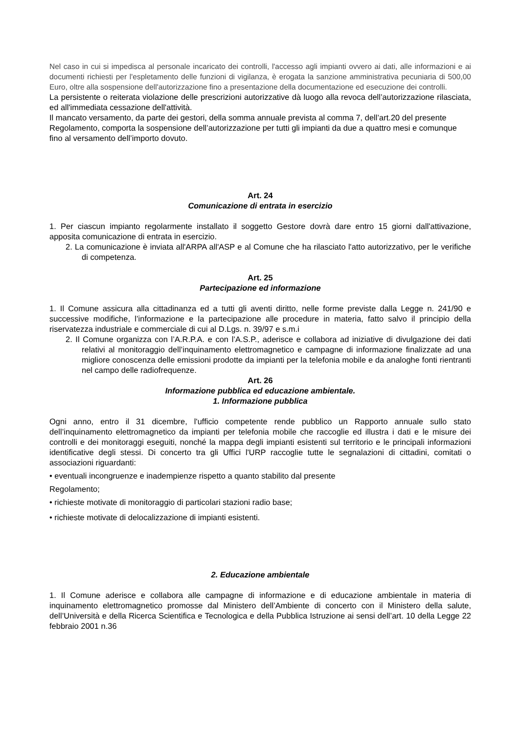Nel caso in cui si impedisca al personale incaricato dei controlli, l'accesso agli impianti ovvero ai dati, alle informazioni e ai documenti richiesti per l'espletamento delle funzioni di vigilanza, è erogata la sanzione amministrativa pecuniaria di 500,00 Euro, oltre alla sospensione dell'autorizzazione fino a presentazione della documentazione ed esecuzione dei controlli.
La persistente o reiterata violazione delle prescrizioni autorizzative dà luogo alla revoca dell’autorizzazione rilasciata, ed all'immediata cessazione dell'attività.
Il mancato versamento, da parte dei gestori, della somma annuale prevista al comma 7, dell’art.20 del presente Regolamento, comporta la sospensione dell’autorizzazione per tutti gli impianti da due a quattro mesi e comunque fino al versamento dell’importo dovuto.
Art. 24
Comunicazione di entrata in esercizio
1. Per ciascun impianto regolarmente installato il soggetto Gestore dovrà dare entro 15 giorni dall'attivazione, apposita comunicazione di entrata in esercizio.
2. La comunicazione è inviata all'ARPA all'ASP e al Comune che ha rilasciato l'atto autorizzativo, per le verifiche di competenza.
Art. 25
Partecipazione ed informazione
1. Il Comune assicura alla cittadinanza ed a tutti gli aventi diritto, nelle forme previste dalla Legge n. 241/90 e successive modifiche, l’informazione e la partecipazione alle procedure in materia, fatto salvo il principio della riservatezza industriale e commerciale di cui al D.Lgs. n. 39/97 e s.m.i
2. Il Comune organizza con l’A.R.P.A. e con l’A.S.P., aderisce e collabora ad iniziative di divulgazione dei dati relativi al monitoraggio dell’inquinamento elettromagnetico e campagne di informazione finalizzate ad una migliore conoscenza delle emissioni prodotte da impianti per la telefonia mobile e da analoghe fonti rientranti nel campo delle radiofrequenze.
Art. 26
Informazione pubblica ed educazione ambientale.
1. Informazione pubblica
Ogni anno, entro il 31 dicembre, l'ufficio competente rende pubblico un Rapporto annuale sullo stato dell’inquinamento elettromagnetico da impianti per telefonia mobile che raccoglie ed illustra i dati e le misure dei controlli e dei monitoraggi eseguiti, nonché la mappa degli impianti esistenti sul territorio e le principali informazioni identificative degli stessi. Di concerto tra gli Uffici l'URP raccoglie tutte le segnalazioni di cittadini, comitati o associazioni riguardanti:
• eventuali incongruenze e inadempienze rispetto a quanto stabilito dal presente
Regolamento;
• richieste motivate di monitoraggio di particolari stazioni radio base;
• richieste motivate di delocalizzazione di impianti esistenti.
2. Educazione ambientale
1. Il Comune aderisce e collabora alle campagne di informazione e di educazione ambientale in materia di inquinamento elettromagnetico promosse dal Ministero dell’Ambiente di concerto con il Ministero della salute, dell’Università e della Ricerca Scientifica e Tecnologica e della Pubblica Istruzione ai sensi dell’art. 10 della Legge 22 febbraio 2001 n.36